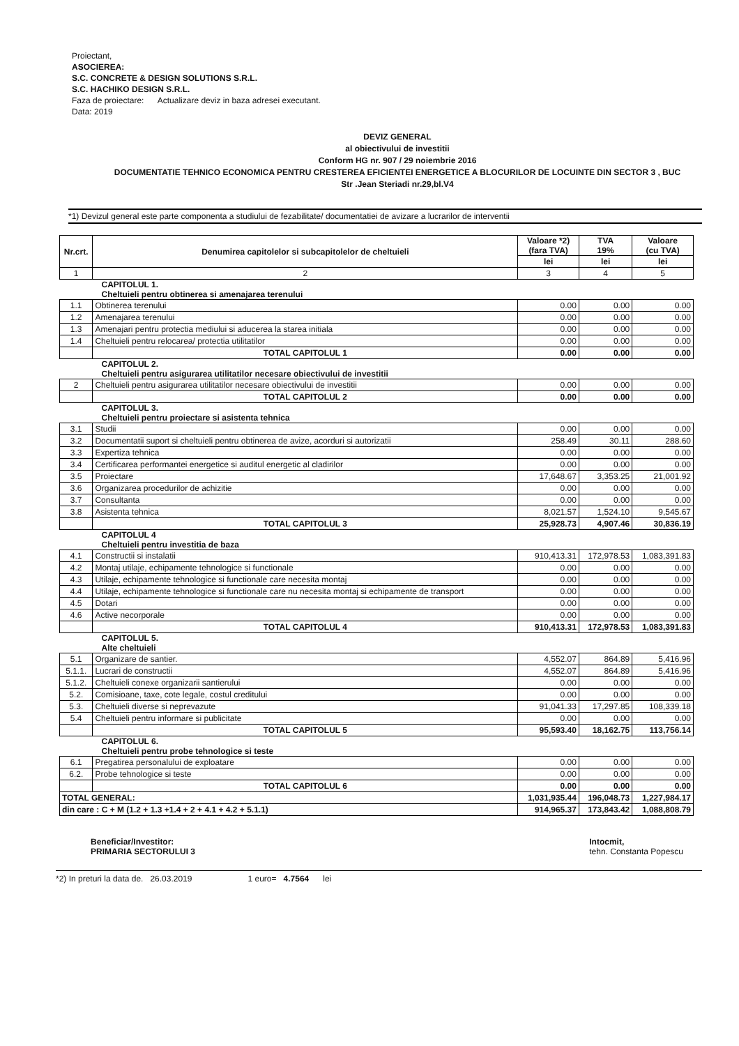Proiectant,
ASOCIEREA:
S.C. CONCRETE & DESIGN SOLUTIONS S.R.L.
S.C. HACHIKO DESIGN S.R.L.
Faza de proiectare: Actualizare deviz in baza adresei executant.
Data: 2019
DEVIZ GENERAL
al obiectivului de investitii
Conform HG nr. 907 / 29 noiembrie 2016
DOCUMENTATIE TEHNICO ECONOMICA PENTRU CRESTEREA EFICIENTEI ENERGETICE A BLOCURILOR DE LOCUINTE DIN SECTOR 3 , BUC
Str .Jean Steriadi nr.29,bl.V4
*1) Devizul general este parte componenta a studiului de fezabilitate/ documentatiei de avizare a lucrarilor de interventii
| Nr.crt. | Denumirea capitolelor si subcapitolelor de cheltuieli | Valoare *2) (fara TVA) | TVA 19% | Valoare (cu TVA) |
| --- | --- | --- | --- | --- |
| | | lei | lei | lei |
| 1 | 2 | 3 | 4 | 5 |
| CAPITOLUL 1. Cheltuieli pentru obtinerea si amenajarea terenului | | | | |
| 1.1 | Obtinerea terenului | 0.00 | 0.00 | 0.00 |
| 1.2 | Amenajarea terenului | 0.00 | 0.00 | 0.00 |
| 1.3 | Amenajari pentru protectia mediului si aducerea la starea initiala | 0.00 | 0.00 | 0.00 |
| 1.4 | Cheltuieli pentru relocarea/ protectia utilitatilor | 0.00 | 0.00 | 0.00 |
| | TOTAL CAPITOLUL 1 | 0.00 | 0.00 | 0.00 |
| CAPITOLUL 2. Cheltuieli pentru asigurarea utilitatilor necesare obiectivului de investitii | | | | |
| 2 | Cheltuieli pentru asigurarea utilitatilor necesare obiectivului de investitii | 0.00 | 0.00 | 0.00 |
| | TOTAL CAPITOLUL 2 | 0.00 | 0.00 | 0.00 |
| CAPITOLUL 3. Cheltuieli pentru proiectare si asistenta tehnica | | | | |
| 3.1 | Studii | 0.00 | 0.00 | 0.00 |
| 3.2 | Documentatii suport si cheltuieli pentru obtinerea de avize, acorduri si autorizatii | 258.49 | 30.11 | 288.60 |
| 3.3 | Expertiza tehnica | 0.00 | 0.00 | 0.00 |
| 3.4 | Certificarea performantei energetice si auditul energetic al cladirilor | 0.00 | 0.00 | 0.00 |
| 3.5 | Proiectare | 17,648.67 | 3,353.25 | 21,001.92 |
| 3.6 | Organizarea procedurilor de achizitie | 0.00 | 0.00 | 0.00 |
| 3.7 | Consultanta | 0.00 | 0.00 | 0.00 |
| 3.8 | Asistenta tehnica | 8,021.57 | 1,524.10 | 9,545.67 |
| | TOTAL CAPITOLUL 3 | 25,928.73 | 4,907.46 | 30,836.19 |
| CAPITOLUL 4 Cheltuieli pentru investitia de baza | | | | |
| 4.1 | Constructii si instalatii | 910,413.31 | 172,978.53 | 1,083,391.83 |
| 4.2 | Montaj utilaje, echipamente tehnologice si functionale | 0.00 | 0.00 | 0.00 |
| 4.3 | Utilaje, echipamente tehnologice si functionale care necesita montaj | 0.00 | 0.00 | 0.00 |
| 4.4 | Utilaje, echipamente tehnologice si functionale care nu necesita montaj si echipamente de transport | 0.00 | 0.00 | 0.00 |
| 4.5 | Dotari | 0.00 | 0.00 | 0.00 |
| 4.6 | Active necorporale | 0.00 | 0.00 | 0.00 |
| | TOTAL CAPITOLUL 4 | 910,413.31 | 172,978.53 | 1,083,391.83 |
| CAPITOLUL 5. Alte cheltuieli | | | | |
| 5.1 | Organizare de santier. | 4,552.07 | 864.89 | 5,416.96 |
| 5.1.1. | Lucrari de constructii | 4,552.07 | 864.89 | 5,416.96 |
| 5.1.2. | Cheltuieli conexe organizarii santierului | 0.00 | 0.00 | 0.00 |
| 5.2. | Comisioane, taxe, cote legale, costul creditului | 0.00 | 0.00 | 0.00 |
| 5.3. | Cheltuieli diverse si neprevazute | 91,041.33 | 17,297.85 | 108,339.18 |
| 5.4 | Cheltuieli pentru informare si publicitate | 0.00 | 0.00 | 0.00 |
| | TOTAL CAPITOLUL 5 | 95,593.40 | 18,162.75 | 113,756.14 |
| CAPITOLUL 6. Cheltuieli pentru probe tehnologice si teste | | | | |
| 6.1 | Pregatirea personalului de exploatare | 0.00 | 0.00 | 0.00 |
| 6.2. | Probe tehnologice si teste | 0.00 | 0.00 | 0.00 |
| | TOTAL CAPITOLUL 6 | 0.00 | 0.00 | 0.00 |
| TOTAL GENERAL: | | 1,031,935.44 | 196,048.73 | 1,227,984.17 |
| din care : C + M (1.2 + 1.3 +1.4 + 2 + 4.1 + 4.2 + 5.1.1) | | 914,965.37 | 173,843.42 | 1,088,808.79 |
Beneficiar/Investitor:
PRIMARIA SECTORULUI 3
Intocmit,
tehn. Constanta Popescu
*2) In preturi la data de. 26.03.2019 1 euro= 4.7564 lei